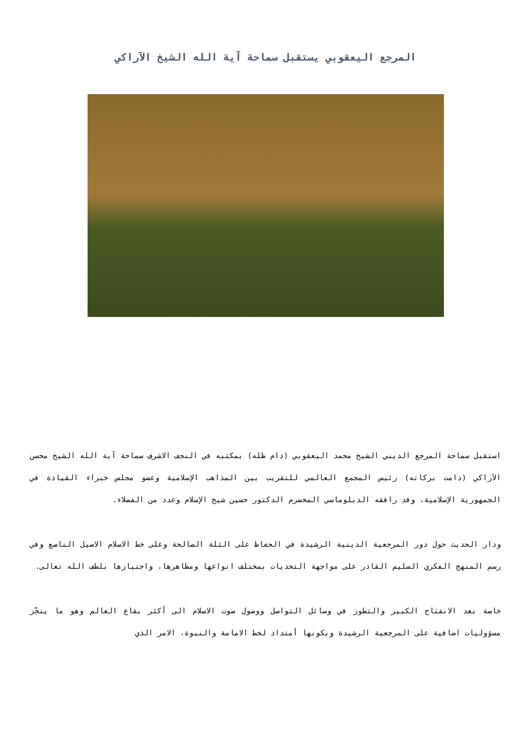المرجع اليعقوبي يستقبل سماحة آية الله الشيخ الآراكي
استقبل سماحة المرجع الديني الشيخ محمد اليعقوبي (دام ظله) بمكتبه في النجف الاشرف سماحة آية الله الشيخ محسن الآراكي (دامت بركاته) رئيس المجمع العالمي للتقريب بين المذاهب الإسلامية وعضو مجلس خبراء القيادة في الجمهورية الإسلامية، وقد رافقه الدبلوماسي المخضرم الدكتور حسين شيخ الإسلام وعدد من الفضلاء.
ودار الحديث حول دور المرجعية الدينية الرشيدة في الحفاظ على الثلة الصالحة وعلى خط الاسلام الاصيل الناصع وفي رسم المنهج الفكري السليم القادر على مواجهة التحديات بمختلف انواعها ومظاهرها، واجتيازها بلطف الله تعالى.
خاصة بعد الانفتاح الكبير والتطور في وسائل التواصل ووصول صوت الاسلام الى أكثر بقاع العالم وهو ما ينجّز مسؤوليات اضافية على المرجعية الرشيدة وبكونها أمتداد لخط الامامة والنبوة، الامر الذي